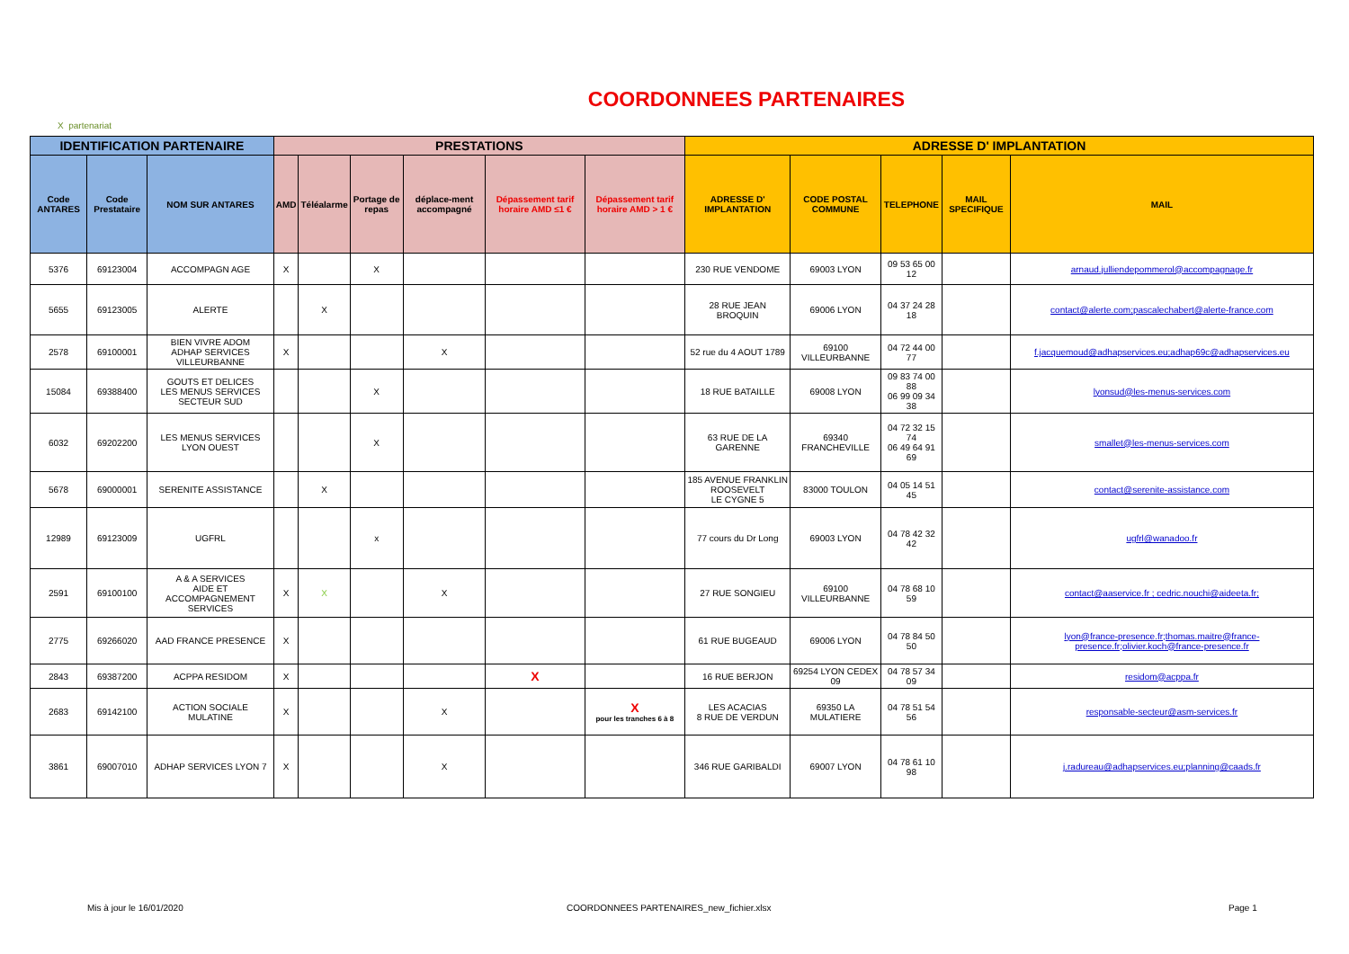COORDONNEES PARTENAIRES
X partenariat
| IDENTIFICATION PARTENAIRE | | | PRESTATIONS | | | | | | ADRESSE D' IMPLANTATION | | | | |
| --- | --- | --- | --- | --- | --- | --- | --- | --- | --- | --- | --- | --- | --- |
| Code ANTARES | Code Prestataire | NOM SUR ANTARES | AMD | Téléalarme | Portage de repas | déplace-ment accompagné | Dépassement tarif horaire AMD ≤1 € | Dépassement tarif horaire AMD > 1 € | ADRESSE D' IMPLANTATION | CODE POSTAL COMMUNE | TELEPHONE | MAIL SPECIFIQUE | MAIL |
| 5376 | 69123004 | ACCOMPAGN AGE | X | | X | | | | 230 RUE VENDOME | 69003 LYON | 09 53 65 00 12 | | arnaud.julliendepommerol@accompagnage.fr |
| 5655 | 69123005 | ALERTE | | X | | | | | 28 RUE JEAN BROQUIN | 69006 LYON | 04 37 24 28 18 | | contact@alerte.com;pascalechabert@alerte-france.com |
| 2578 | 69100001 | BIEN VIVRE ADOM ADHAP SERVICES VILLEURBANNE | X | | | X | | | 52 rue du 4 AOUT 1789 | 69100 VILLEURBANNE | 04 72 44 00 77 | | f.jacquemoud@adhapservices.eu;adhap69c@adhapservices.eu |
| 15084 | 69388400 | GOUTS ET DELICES LES MENUS SERVICES SECTEUR SUD | | | X | | | | 18 RUE BATAILLE | 69008 LYON | 09 83 74 00 88 06 99 09 34 38 | | lyonsud@les-menus-services.com |
| 6032 | 69202200 | LES MENUS SERVICES LYON OUEST | | | X | | | | 63 RUE DE LA GARENNE | 69340 FRANCHEVILLE | 04 72 32 15 74 06 49 64 91 69 | | smallet@les-menus-services.com |
| 5678 | 69000001 | SERENITE ASSISTANCE | | X | | | | | 185 AVENUE FRANKLIN ROOSEVELT LE CYGNE 5 | 83000 TOULON | 04 05 14 51 45 | | contact@serenite-assistance.com |
| 12989 | 69123009 | UGFRL | | | x | | | | 77 cours du Dr Long | 69003 LYON | 04 78 42 32 42 | | ugfrl@wanadoo.fr |
| 2591 | 69100100 | A & A SERVICES AIDE ET ACCOMPAGNEMENT SERVICES | X | X | | X | | | 27 RUE SONGIEU | 69100 VILLEURBANNE | 04 78 68 10 59 | | contact@aaservice.fr ; cedric.nouchi@aideeta.fr; |
| 2775 | 69266020 | AAD FRANCE PRESENCE | X | | | | | | 61 RUE BUGEAUD | 69006 LYON | 04 78 84 50 50 | | lyon@france-presence.fr;thomas.maitre@france-presence.fr;olivier.koch@france-presence.fr |
| 2843 | 69387200 | ACPPA RESIDOM | X | | | | X | | 16 RUE BERJON | 69254 LYON CEDEX 09 | 04 78 57 34 09 | | residom@acppa.fr |
| 2683 | 69142100 | ACTION SOCIALE MULATINE | X | | | X | | X pour les tranches 6 à 8 | LES ACACIAS 8 RUE DE VERDUN | 69350 LA MULATIERE | 04 78 51 54 56 | | responsable-secteur@asm-services.fr |
| 3861 | 69007010 | ADHAP SERVICES LYON 7 | X | | | X | | | 346 RUE GARIBALDI | 69007 LYON | 04 78 61 10 98 | | j.radureau@adhapservices.eu;planning@caads.fr |
Mis à jour le 16/01/2020 COORDONNEES PARTENAIRES_new_fichier.xlsx Page 1